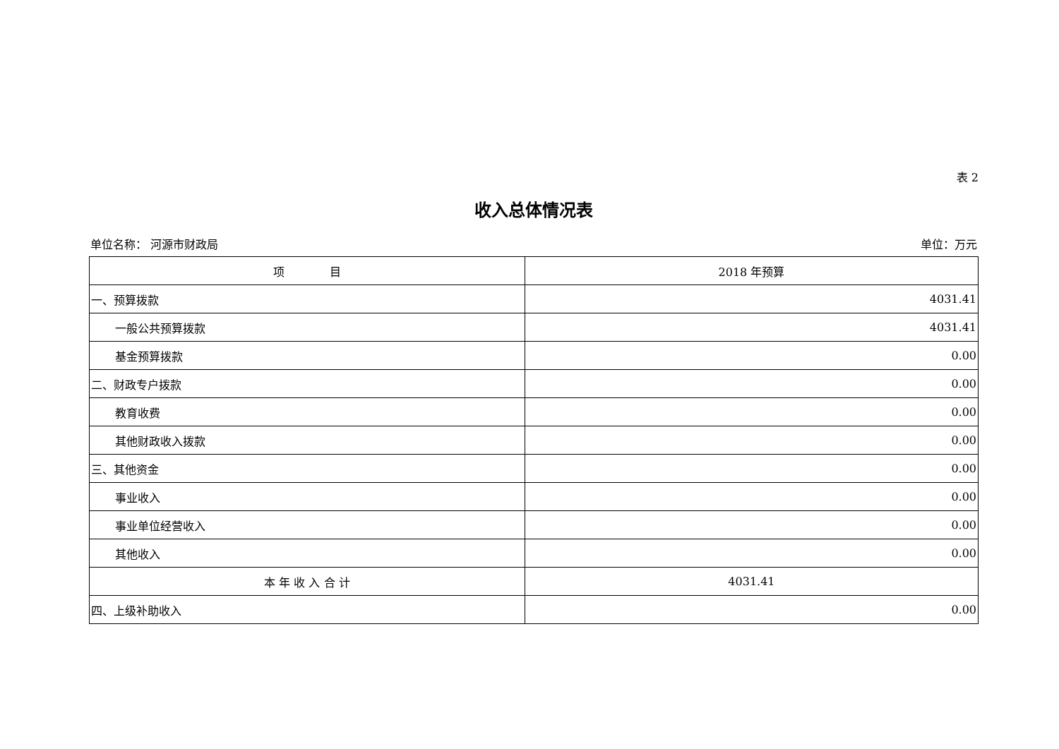表 2
收入总体情况表
单位名称： 河源市财政局 单位：万元
| 项 目 | 2018 年预算 |
| --- | --- |
| 一、预算拨款 | 4031.41 |
| 一般公共预算拨款 | 4031.41 |
| 基金预算拨款 | 0.00 |
| 二、财政专户拨款 | 0.00 |
| 教育收费 | 0.00 |
| 其他财政收入拨款 | 0.00 |
| 三、其他资金 | 0.00 |
| 事业收入 | 0.00 |
| 事业单位经营收入 | 0.00 |
| 其他收入 | 0.00 |
| 本 年 收 入 合 计 | 4031.41 |
| 四、上级补助收入 | 0.00 |